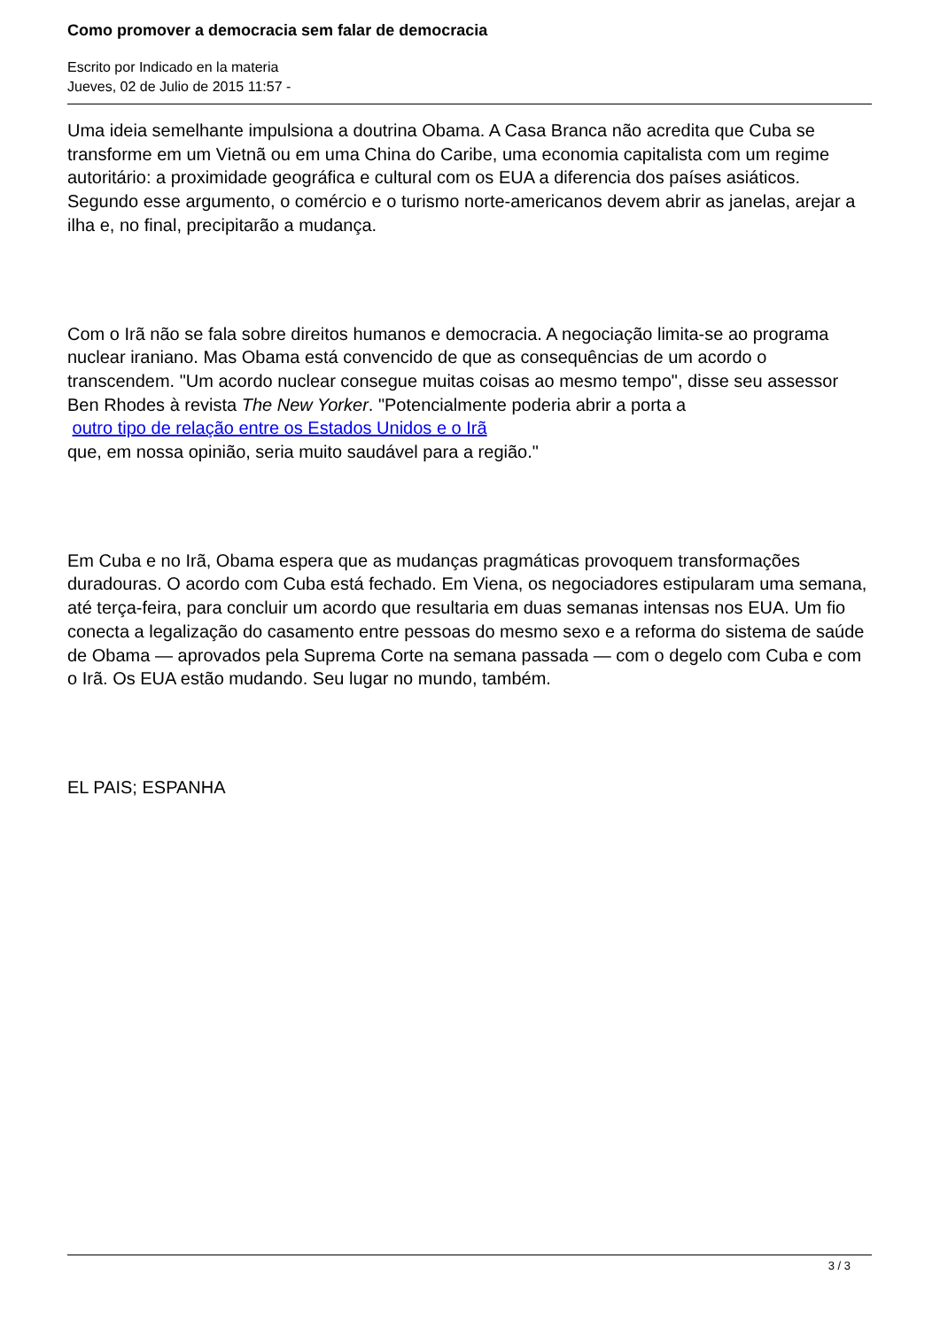Como promover a democracia sem falar de democracia
Escrito por Indicado en la materia
Jueves, 02 de Julio de 2015 11:57 -
Uma ideia semelhante impulsiona a doutrina Obama. A Casa Branca não acredita que Cuba se transforme em um Vietnã ou em uma China do Caribe, uma economia capitalista com um regime autoritário: a proximidade geográfica e cultural com os EUA a diferencia dos países asiáticos. Segundo esse argumento, o comércio e o turismo norte-americanos devem abrir as janelas, arejar a ilha e, no final, precipitarão a mudança.
Com o Irã não se fala sobre direitos humanos e democracia. A negociação limita-se ao programa nuclear iraniano. Mas Obama está convencido de que as consequências de um acordo o transcendem. "Um acordo nuclear consegue muitas coisas ao mesmo tempo", disse seu assessor Ben Rhodes à revista The New Yorker. "Potencialmente poderia abrir a porta a
outro tipo de relação entre os Estados Unidos e o Irã
que, em nossa opinião, seria muito saudável para a região."
Em Cuba e no Irã, Obama espera que as mudanças pragmáticas provoquem transformações duradouras. O acordo com Cuba está fechado. Em Viena, os negociadores estipularam uma semana, até terça-feira, para concluir um acordo que resultaria em duas semanas intensas nos EUA. Um fio conecta a legalização do casamento entre pessoas do mesmo sexo e a reforma do sistema de saúde de Obama — aprovados pela Suprema Corte na semana passada — com o degelo com Cuba e com o Irã. Os EUA estão mudando. Seu lugar no mundo, também.
EL PAIS; ESPANHA
3 / 3